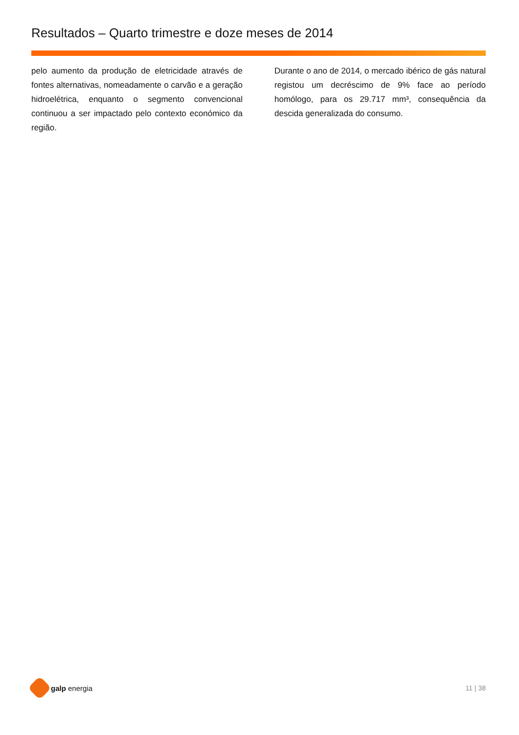Resultados – Quarto trimestre e doze meses de 2014
pelo aumento da produção de eletricidade através de fontes alternativas, nomeadamente o carvão e a geração hidroelétrica, enquanto o segmento convencional continuou a ser impactado pelo contexto económico da região.
Durante o ano de 2014, o mercado ibérico de gás natural registou um decréscimo de 9% face ao período homólogo, para os 29.717 mm³, consequência da descida generalizada do consumo.
galp energia 11 | 38